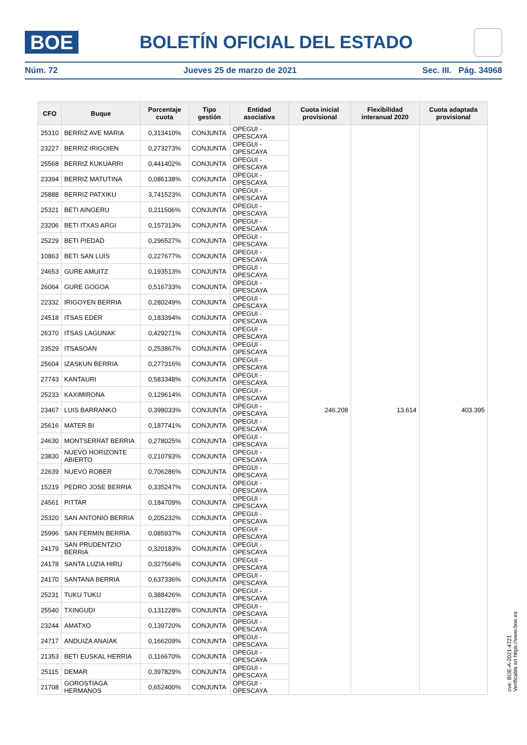BOE
BOLETÍN OFICIAL DEL ESTADO
Núm. 72 Jueves 25 de marzo de 2021 Sec. III. Pág. 34968
| CFO | Buque | Porcentaje cuota | Tipo gestión | Entidad asociativa | Cuota inicial provisional | Flexibilidad interanual 2020 | Cuota adaptada provisional |
| --- | --- | --- | --- | --- | --- | --- | --- |
| 25310 | BERRIZ AVE MARIA | 0,313410% | CONJUNTA | OPEGUI - OPESCAYA | 246.208 | 13.614 | 403.395 |
| 23227 | BERRIZ IRIGOIEN | 0,273273% | CONJUNTA | OPEGUI - OPESCAYA | | | |
| 25568 | BERRIZ KUKUARRI | 0,441402% | CONJUNTA | OPEGUI - OPESCAYA | | | |
| 23394 | BERRIZ MATUTINA | 0,086138% | CONJUNTA | OPEGUI - OPESCAYA | | | |
| 25888 | BERRIZ PATXIKU | 3,741523% | CONJUNTA | OPEGUI - OPESCAYA | | | |
| 25321 | BETI AINGERU | 0,211506% | CONJUNTA | OPEGUI - OPESCAYA | | | |
| 23206 | BETI ITXAS ARGI | 0,157313% | CONJUNTA | OPEGUI - OPESCAYA | | | |
| 25229 | BETI PIEDAD | 0,296527% | CONJUNTA | OPEGUI - OPESCAYA | | | |
| 10863 | BETI SAN LUIS | 0,227677% | CONJUNTA | OPEGUI - OPESCAYA | | | |
| 24653 | GURE AMUITZ | 0,193513% | CONJUNTA | OPEGUI - OPESCAYA | | | |
| 26064 | GURE GOGOA | 0,516733% | CONJUNTA | OPEGUI - OPESCAYA | | | |
| 22332 | IRIGOYEN BERRIA | 0,280249% | CONJUNTA | OPEGUI - OPESCAYA | | | |
| 24518 | ITSAS EDER | 0,183394% | CONJUNTA | OPEGUI - OPESCAYA | | | |
| 26370 | ITSAS LAGUNAK | 0,429271% | CONJUNTA | OPEGUI - OPESCAYA | | | |
| 23529 | ITSASOAN | 0,253867% | CONJUNTA | OPEGUI - OPESCAYA | | | |
| 25604 | IZASKUN BERRIA | 0,277316% | CONJUNTA | OPEGUI - OPESCAYA | | | |
| 27743 | KANTAURI | 0,583348% | CONJUNTA | OPEGUI - OPESCAYA | | | |
| 25233 | KAXIMIRONA | 0,129614% | CONJUNTA | OPEGUI - OPESCAYA | | | |
| 23467 | LUIS BARRANKO | 0,398033% | CONJUNTA | OPEGUI - OPESCAYA | | | |
| 25616 | MATER BI | 0,187741% | CONJUNTA | OPEGUI - OPESCAYA | | | |
| 24630 | MONTSERRAT BERRIA | 0,278025% | CONJUNTA | OPEGUI - OPESCAYA | | | |
| 23830 | NUEVO HORIZONTE ABIERTO | 0,210793% | CONJUNTA | OPEGUI - OPESCAYA | | | |
| 22639 | NUEVO ROBER | 0,706286% | CONJUNTA | OPEGUI - OPESCAYA | | | |
| 15219 | PEDRO JOSE BERRIA | 0,335247% | CONJUNTA | OPEGUI - OPESCAYA | | | |
| 24561 | PITTAR | 0,184709% | CONJUNTA | OPEGUI - OPESCAYA | | | |
| 25320 | SAN ANTONIO BERRIA | 0,205232% | CONJUNTA | OPEGUI - OPESCAYA | | | |
| 25996 | SAN FERMIN BERRIA | 0,085937% | CONJUNTA | OPEGUI - OPESCAYA | | | |
| 24179 | SAN PRUDENTZIO BERRIA | 0,320183% | CONJUNTA | OPEGUI - OPESCAYA | | | |
| 24178 | SANTA LUZIA HIRU | 0,327564% | CONJUNTA | OPEGUI - OPESCAYA | | | |
| 24170 | SANTANA BERRIA | 0,637336% | CONJUNTA | OPEGUI - OPESCAYA | | | |
| 25231 | TUKU TUKU | 0,388426% | CONJUNTA | OPEGUI - OPESCAYA | | | |
| 25540 | TXINGUDI | 0,131228% | CONJUNTA | OPEGUI - OPESCAYA | | | |
| 23244 | AMATXO | 0,139720% | CONJUNTA | OPEGUI - OPESCAYA | | | |
| 24717 | ANDUIZA ANAIAK | 0,166209% | CONJUNTA | OPEGUI - OPESCAYA | | | |
| 21353 | BETI EUSKAL HERRIA | 0,116670% | CONJUNTA | OPEGUI - OPESCAYA | | | |
| 25115 | DEMAR | 0,397829% | CONJUNTA | OPEGUI - OPESCAYA | | | |
| 21708 | GOROSTIAGA HERMANOS | 0,652400% | CONJUNTA | OPEGUI - OPESCAYA | | | |
cve: BOE-A-2021-4721
Verificable en https://www.boe.es